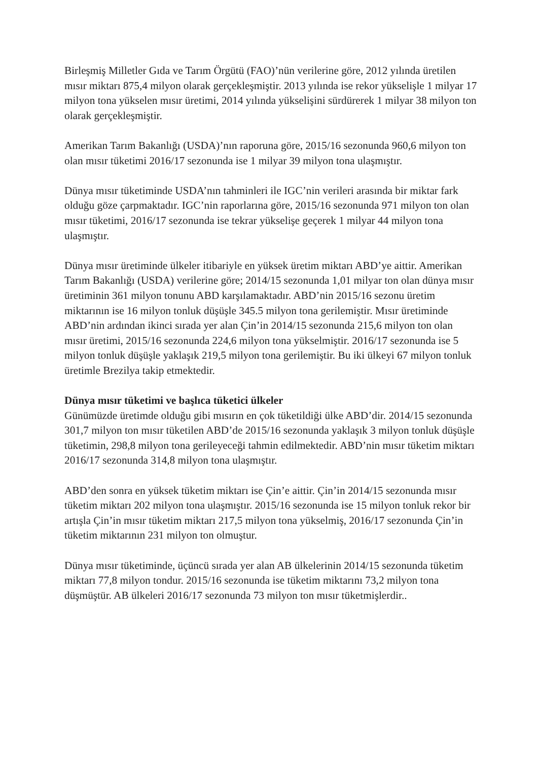Birleşmiş Milletler Gıda ve Tarım Örgütü (FAO)’nün verilerine göre, 2012 yılında üretilen mısır miktarı 875,4 milyon olarak gerçekleşmiştir. 2013 yılında ise rekor yükselişle 1 milyar 17 milyon tona yükselen mısır üretimi, 2014 yılında yükselişini sürdürerek 1 milyar 38 milyon ton olarak gerçekleşmiştir.
Amerikan Tarım Bakanlığı (USDA)’nın raporuna göre, 2015/16 sezonunda 960,6 milyon ton olan mısır tüketimi 2016/17 sezonunda ise 1 milyar 39 milyon tona ulaşmıştır.
Dünya mısır tüketiminde USDA’nın tahminleri ile IGC’nin verileri arasında bir miktar fark olduğu göze çarpmaktadır. IGC’nin raporlarına göre, 2015/16 sezonunda 971 milyon ton olan mısır tüketimi, 2016/17 sezonunda ise tekrar yükselişe geçerek 1 milyar 44 milyon tona ulaşmıştır.
Dünya mısır üretiminde ülkeler itibariyle en yüksek üretim miktarı ABD’ye aittir. Amerikan Tarım Bakanlığı (USDA) verilerine göre; 2014/15 sezonunda 1,01 milyar ton olan dünya mısır üretiminin 361 milyon tonunu ABD karşılamaktadır. ABD’nin 2015/16 sezonu üretim miktarının ise 16 milyon tonluk düşüşle 345.5 milyon tona gerilemiştir. Mısır üretiminde ABD’nin ardından ikinci sırada yer alan Çin’in 2014/15 sezonunda 215,6 milyon ton olan mısır üretimi, 2015/16 sezonunda 224,6 milyon tona yükselmiştir. 2016/17 sezonunda ise 5 milyon tonluk düşüşle yaklaşık 219,5 milyon tona gerilemiştir. Bu iki ülkeyi 67 milyon tonluk üretimle Brezilya takip etmektedir.
Dünya mısır tüketimi ve başlıca tüketici ülkeler
Günümüzde üretimde olduğu gibi mısırın en çok tüketildiği ülke ABD’dir. 2014/15 sezonunda 301,7 milyon ton mısır tüketilen ABD’de 2015/16 sezonunda yaklaşık 3 milyon tonluk düşüşle tüketimin, 298,8 milyon tona gerileyeceği tahmin edilmektedir. ABD’nin mısır tüketim miktarı 2016/17 sezonunda 314,8 milyon tona ulaşmıştır.
ABD’den sonra en yüksek tüketim miktarı ise Çin’e aittir. Çin’in 2014/15 sezonunda mısır tüketim miktarı 202 milyon tona ulaşmıştır. 2015/16 sezonunda ise 15 milyon tonluk rekor bir artışla Çin’in mısır tüketim miktarı 217,5 milyon tona yükselmiş, 2016/17 sezonunda Çin’in tüketim miktarının 231 milyon ton olmuştur.
Dünya mısır tüketiminde, üçüncü sırada yer alan AB ülkelerinin 2014/15 sezonunda tüketim miktarı 77,8 milyon tondur. 2015/16 sezonunda ise tüketim miktarını 73,2 milyon tona düşmüştür. AB ülkeleri 2016/17 sezonunda 73 milyon ton mısır tüketmişlerdir..